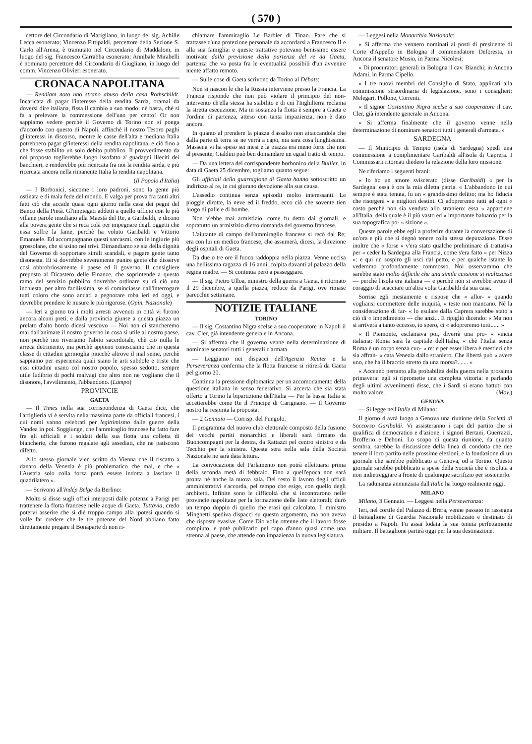( 570 )
cettore del Circondario di Marigliano, in luogo del sig. Achille Lecca esonerato; Vincenzo Fittipaldi, percettore della Sezione S. Carlo all'Arena, è tramutato nel Circondario di Maddaloni, in luogo del sig. Francesco Carrabba esonerato; Annibale Mirabelli è nominato percettore del Circondario di Giugliano, in luogo del comm. Vincenzo Olivieri esonerato.
CRONACA NAPOLITANA
— Rendiam noto uno strano abuso della casa Rothschildt. Incaricata di pagar l'interesse della rendita Sarda, oramai da doversi dire italiana, fissa il cambio a suo modo; nè basta, chè si fa a prelevare la commessione dell'uno per cento! Or non sappiamo vedere perchè il Governo di Torino non si ponga d'accordo con questo di Napoli, affinchè il nostro Tesoro paghi gl'interessi in discorso, mentre le casse dell'alta e mediana Italia potrebbero pagar gl'interessi della rendita napolitana, e ciò fino a che fosse stabilito un solo debito pubblico. Il provvedimento da noi proposto toglierebbe luogo issofatto a' guadagni illeciti dei banchieri, e renderebbe più ricercata fra noi la rendita sarda, e più ricercata ancora nella rimanente Italia la rendita napolitana.
(Il Popolo d'Italia)
— I Borbonici, siccome i loro padroni, sono la gente più ostinata e di mala fede del mondo. E valga per prova fra tanti altri fatti ciò che accade quasi ogni giorno nella casa dei pegni del Banco della Pietà. Gl'impiegati addetti a quello ufficio con le più villane parole insultano alla Maestà del Re, a Garibaldi, e dicono alla povera gente che si reca colà per impegnare degli oggetti che essa soffre la fame, perchè ha voluto Garibaldi e Vittorio Emanuele. Ed accompagnano questi sarcasmi, con le ingiurie più grossolane, che si usino nei trivi. Dimandiamo se sia della dignità del Governo di sopportare simili scandali, e pagare gente tanto disonesta. Ei si dovrebbe severamente punire gente che disserve così obbrobriosamente il paese ed il governo. Il consigliere preposto al Dicastero delle Finanze, che soprintende a questo ramo del servizio pubblico dovrebbe ordinare su di ciò una inchiesta, per altro facilissima, se si cominciasse dall'interrogare tutti coloro che sono andati a pegnorare roba ieri ed oggi, e dovrebbe prendere le misure le più rigorose. (Opin. Nazionale)
— Ieri a giorno tra i molti arresti avvenuti in città vi furono ancora alcuni preti, e dalla provincia giunse a questa piazza un prelato d'alto bordo dicesi vescovo — Noi non ci stancheremo mai dall'animare il nostro governo in cosa sì utile al nostro paese, non perchè noi riveriamo l'abito sacerdotale, chè ciò nulla le arreca detrimento, ma perchè appieno conosciamo che in questa classe di cittadini germoglia piucchè altrove il mal seme, perchè sappiamo per esperienza quali siano le arti subdole e triste che essi cittadini usano col nostro popolo, spesso sedotto, sempre utile ludibrio di pochi malvagi che altro non ne vogliano che il disonore, l'avvilimento, l'abbandono. (Lampo)
PROVINCIE
GAETA
— Il Times nella sua corrispondenza di Gaeta dice, che l'artiglieria vi è servita nella massima parte da officiali francesi, i cui nomi vanno celebrati per legittimismo dalle guerre della Vandea in poi. Soggiunge, che l'ammiraglio francese ha fatto fare fra gli ufficiali e i soldati della sua flotta una colletta di biancherie, che furono regalate agli assediati, che ne patiscono difetto.
Allo stesso giornale vien scritto da Vienna che il riscatto a danaro della Venezia è più problematico che mai, e che « l'Austria solo colla forza potrà essere indotta a lasciare il quadrilatero ».
— Scrivono all'Indép Belge da Berlino:
Molto si disse sugli offici interposti dalle potenze a Parigi per trattenere la flotta francese nelle acque di Gaeta. Tuttavia, credo potervi asserire che si diè troppo campo alla ipotesi quando si volle far credere che le tre potenze del Nord abbiano fatto direttamente pregare il Bonaparte di non ri-
chiamare l'ammiraglio Le Barbier di Tinan. Pare che si trattasse d'una protezione personale da accordarsi a Francesco II e alla sua famiglia: e queste trattative potevano benissimo essere motivate dalla previsione della partenza del re da Gaeta, partenza che va posta fra le eventualità possibili d'un avvenire niente affatto remoto.
— Sulle cose di Gaeta scrivono da Torino al Débats:
Non si nascon le che la Russia interviene presso la Francia. La Francia risponde che non può violare il principio del non-intervento ch'ella stessa ha stabilito e di cui l'Inghilterra reclama la stretta esecuzione. Ma in sostanza la flotta è sempre a Gaeta e l'ordine di partenza, atteso con tanta impazienza, non è dato ancora.
In quanto al prendere la piazza d'assalto non attaccandola che dalla parte di terra se ne verrà a capo, ma sarà cosa lunghissima. Massena vi ha speso sei mesi e la piazza era meno forte che non al presente; Cialdini può ben domandare un egual tratto di tempo.
— Da una lettera del corrispondente borbonico della Bullier, in data di Gaeta 25 dicembre, togliamo quanto segue:
Gli ufficiali della guarnigione di Gaeta hanno sottoscritto un indirizzo al re, in cui giurano devozione alla sua causa.
L'assedio continua senza episodii molto interessanti. Le pioggie dirotte, la neve ed il freddo, ecco ciò che sovente tien luogo di palle e di bombe.
Non v'ebbe mai armistizio, come fu detto dai giornali, e sopratutto un armistizio dietro domanda del governo francese.
L'aiutante di campo dell'ammiraglio francese si recò dal Re; era con lui un medico francese, che assumerà, dicesi, la direzione degli ospitali di Gaeta.
Da due o tre ore il fuoco raddoppia nella piazza. Venne uccisa una bellissima ragazza di 16 anni, colpita davanti al palazzo della regina madre. — Si continua però a passeggiare.
— Il sig. Pietro Ulloa, ministro della guerra a Gaeta, è ritornato il 29 dicembre, a quella piazza, reduce da Parigi, ove rimase parecchie settimane.
NOTIZIE ITALIANE
TORINO
— Il sig. Costantino Nigra scelse a suo cooperatore in Napoli il cav. Cler, già intendente generale in Ancona.
— Si afferma che il governo venne nella determinazione di nominare senatori tutti i generali d'armata.
— Leggiamo nei dispacci dell'Agenzia Reuter e la Perseveranza conferma che la flotta francese si ritirerà da Gaeta pel giorno 20.
Continua la pressione diplomatica per un accomodamento della questione italiana in senso federativo. Si accerta che sia stata offerto a Torino la bipartizione dell'Italia — Per la bassa Italia si accetterebbe come Re il Principe di Carignano. — Il Governo nostro ha respinta la proposta.
— 2 Gennaio — Corrisp. del Pungolo.
Il programma del nuovo club elettorale composto della fusione dei vecchi partiti monarchici e liberali sarà firmato da Buoncompagni per la destra, da Rattazzi pel centro sinistro e da Tecchio per la sinistra. Questa sera nella sala della Società Nazionale ne sarà data lettura.
La convocazione del Parlamento non potrà effettuarsi prima della seconda metà di febbraio. Fino a quell'epoca non sarà pronta nè anche la nuova sala. Del resto il lavoro degli ufficii amministrativi s'accorda, pel tempo che esige, con quello degli architetti. Infinite sono le difficoltà che si incontrarono nelle provincie napolitane per la formazione delle liste elettorali; durò un tempo doppio di quello che erasi qui calcolato. Il ministro Minghetti spediva dispacci su questo argomento, ma non aveva che risposte evasive. Come Dio volle ottenne che il lavoro fosse compiuto, e potè publicarlo pel capo d'anno quasi come una strenna al paese, che attende con impazienza la nuova legislatura.
— Leggesi nella Monarchia Nazionale:
« Si afferma che vennero nominati ai posti di presidente di Corte d'Appello in Bologna il commendatore Deforesta, in Ancona il senatore Musio, in Parma Nicolesi;
« Di procuratori generali in Bologna il cav. Bianchi; in Ancona Adami, in Parma Cipello.
« I tre nuovi membri del Consiglio di Stato, applicati alla commissione straordinaria di legislazione, sono i consiglieri: Melegari, Pollone, Correnti.
« Il signor Costantino Nigra scelse a suo cooperatore il cav. Cler, già intendente generale in Ancona.
« Si afferma finalmente che il governo venne nella determinazione di nominare senatori tutti i generali d'armata. »
SARDEGNA
— Il Municipio di Tempio (isola di Sardegna) spedì una commessione a complimentare Garibaldi all'isola di Caprera. I Commissarii ritornati diedero la relazione della loro missione.
Ne riferiamo i seguenti brani:
« Io ho un amore sviscerato (disse Garibaldi) « per la Sardegna: essa è ora la mia diletta patria. « L'abbandono in cui sempre è stata tenuta, fu un « grandissimo delitto; ma ho fiducia che risorgerà « a migliori destini. Ci adopreremo tutti ad ogni « costo perchè non sia venduta allo straniero: essa « appartiene all'Italia, della quale è il più vasto ed « importante baluardo per la sua topografica po- « sizione ».
Queste parole ebbe egli a proferire durante la conversazione di un'ora e più che si degnò tenere colla stessa deputazione. Disse inoltre che « forse « v'era stato qualche preliminare di trattativa per « ceder la Sardegna alla Francia, come s'era fatto « per Nizza »: e qui un sospiro gli uscì dal petto, e per qualche istante lo vedemmo profondamente commosso. Noi osservammo che sarebbe stato molto difficile che una simile cessione si realizzasse — perchè l'isola era italiana — e perchè non si avrebbe avuto il coraggio di scacciare un'altra volta Garibaldi da sua casa.
Sorrise egli mestamente e rispose che « allor- « quando vogliansi commettere delle iniquità, « teste non mancano. Nè la considerazione di far- « lo esulare dalla Caprera sarebbe stato a ciò di « impedimento — che anzi... E ripigliò dicendo: « Ma non si arriverà a tanto eccesso, io spero, ci « adopreremo tutti...... »
« Il Piemonte, esclamava poi, diverrà una pro- « vincia italiana; Roma sarà la capitale dell'Italia, « chè l'Italia senza Roma è un corpo senza cuo- « re: e per esser libera è mestieri che sia affran- « cata Venezia dallo straniero. Che libertà può « avere uno, che ha il braccio stretto da una morsa?....... »
« Accennò pertanto alla probabilità della guerra nella prossima primavera: egli si ripromette una completa vittoria: e parlando degli ultimi avvenimenti disse, che i Sardi si erano battuti con molto valore. (Mov.)
GENOVA
— Si legge nell'Italie di Milano:
Il giorno 4 avrà luogo a Genova una riunione della Società di Soccorso Garibaldi. Vi assisteranno i capi del partito che si qualifica di democratico e d'azione, i signori Bertani, Guerrazzi, Brofferio e Deboni. Lo scopo di questa riunione, da quanto sembra, sarebbe la discussione della linea di condotta che dee tenere il loro partito nelle prossime elezioni, e la fondazione di un giornale che sarebbe pubblicato a Genova, od a Torino. Questo giornale sarebbe pubblicato a spese della Società che è risoluta a non indietreggiare a fronte di qualunque sacrifizio per sostenerlo.
La radunanza annunziata dall'Italie ha luogo realmente oggi.
MILANO
Milano, 3 Gennaio. — Leggesi nella Perseveranza:
Ieri, nel cortile del Palazzo di Brera, venne passato in rassegna il battaglione di Guardia Nazionale mobilizzato e destinato di presidio a Napoli. Fu assai lodata la sua tenuta perfettamente militare. Il battaglione partirà oggi per la sua destinazione.